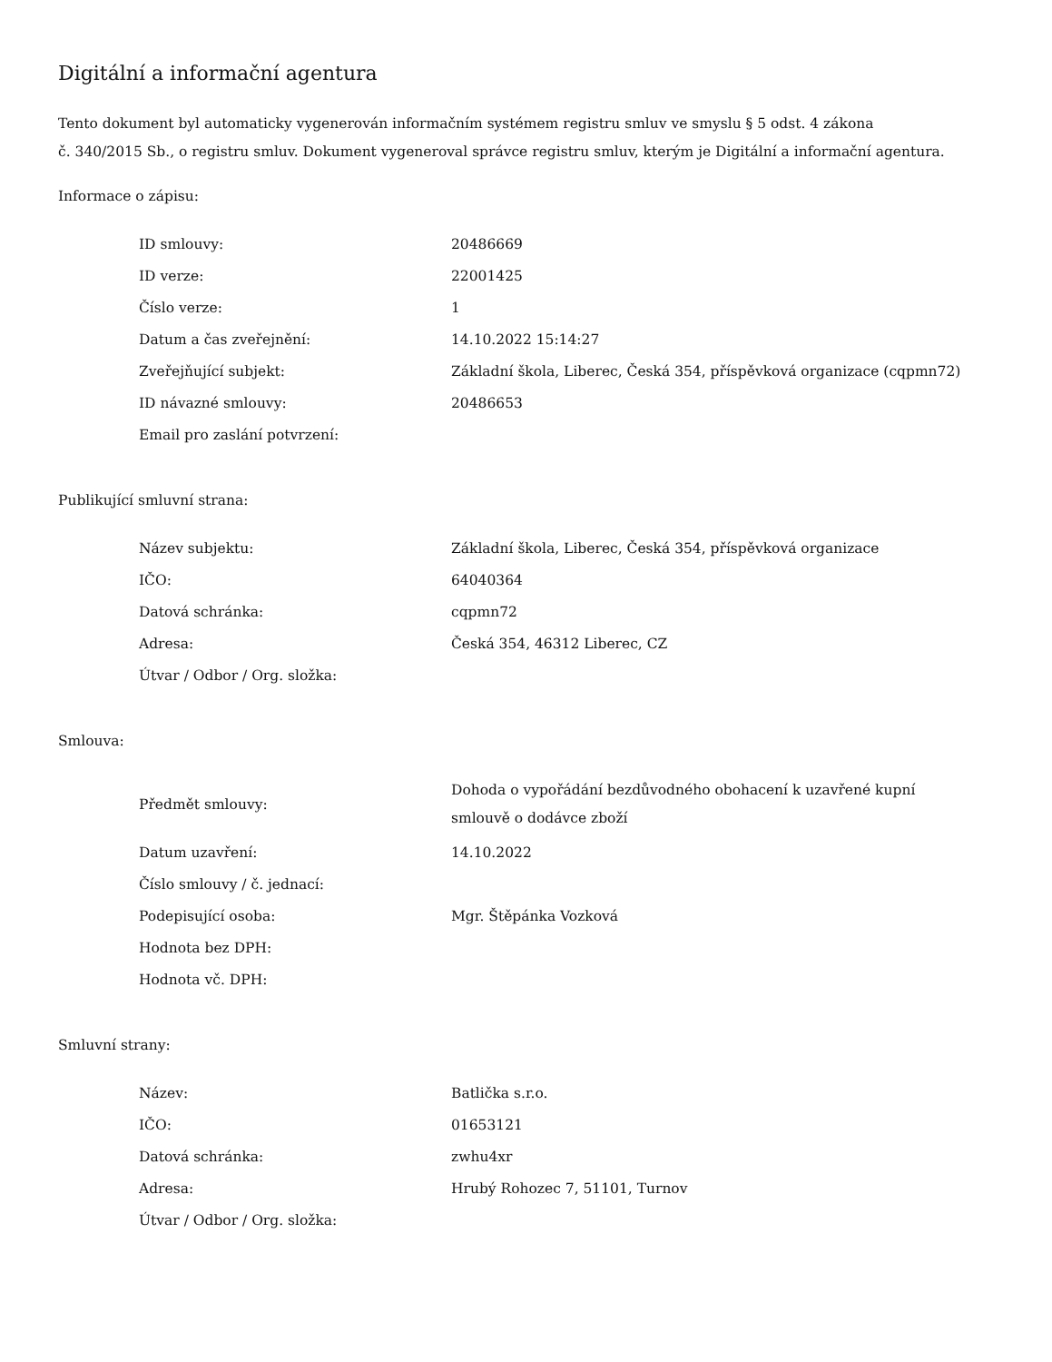Digitální a informační agentura
Tento dokument byl automaticky vygenerován informačním systémem registru smluv ve smyslu § 5 odst. 4 zákona
č. 340/2015 Sb., o registru smluv. Dokument vygeneroval správce registru smluv, kterým je Digitální a informační agentura.
Informace o zápisu:
| ID smlouvy: | 20486669 |
| ID verze: | 22001425 |
| Číslo verze: | 1 |
| Datum a čas zveřejnění: | 14.10.2022 15:14:27 |
| Zveřejňující subjekt: | Základní škola, Liberec, Česká 354, příspěvková organizace (cqpmn72) |
| ID návazné smlouvy: | 20486653 |
| Email pro zaslání potvrzení: | |
Publikující smluvní strana:
| Název subjektu: | Základní škola, Liberec, Česká 354, příspěvková organizace |
| IČO: | 64040364 |
| Datová schránka: | cqpmn72 |
| Adresa: | Česká 354, 46312 Liberec, CZ |
| Útvar / Odbor / Org. složka: | |
Smlouva:
| Předmět smlouvy: | Dohoda o vypořádání bezdůvodného obohacení k uzavřené kupní smlouvě o dodávce zboží |
| Datum uzavření: | 14.10.2022 |
| Číslo smlouvy / č. jednací: | |
| Podepisující osoba: | Mgr. Štěpánka Vozková |
| Hodnota bez DPH: | |
| Hodnota vč. DPH: | |
Smluvní strany:
| Název: | Batlička s.r.o. |
| IČO: | 01653121 |
| Datová schránka: | zwhu4xr |
| Adresa: | Hrubý Rohozec 7, 51101, Turnov |
| Útvar / Odbor / Org. složka: | |